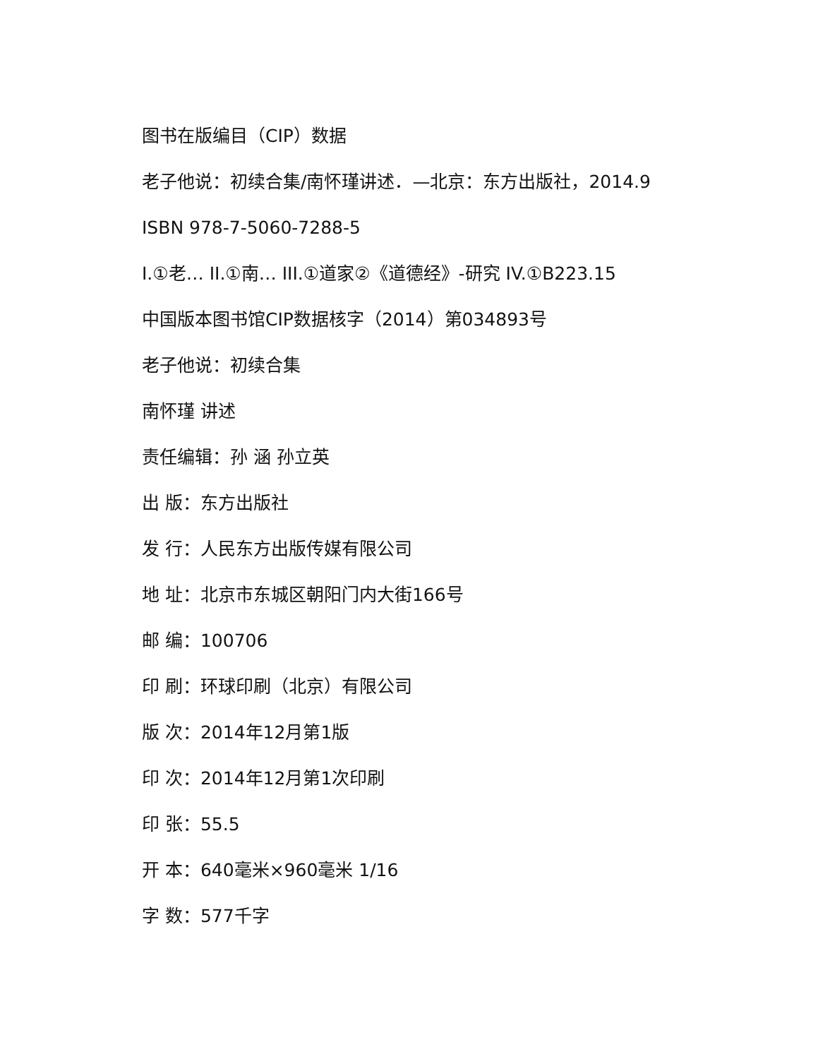图书在版编目（CIP）数据
老子他说：初续合集/南怀瑾讲述．—北京：东方出版社，2014.9
ISBN 978-7-5060-7288-5
I.①老… II.①南… III.①道家②《道德经》-研究 IV.①B223.15
中国版本图书馆CIP数据核字（2014）第034893号
老子他说：初续合集
南怀瑾 讲述
责任编辑：孙 涵 孙立英
出 版：东方出版社
发 行：人民东方出版传媒有限公司
地 址：北京市东城区朝阳门内大街166号
邮 编：100706
印 刷：环球印刷（北京）有限公司
版 次：2014年12月第1版
印 次：2014年12月第1次印刷
印 张：55.5
开 本：640毫米×960毫米 1/16
字 数：577千字